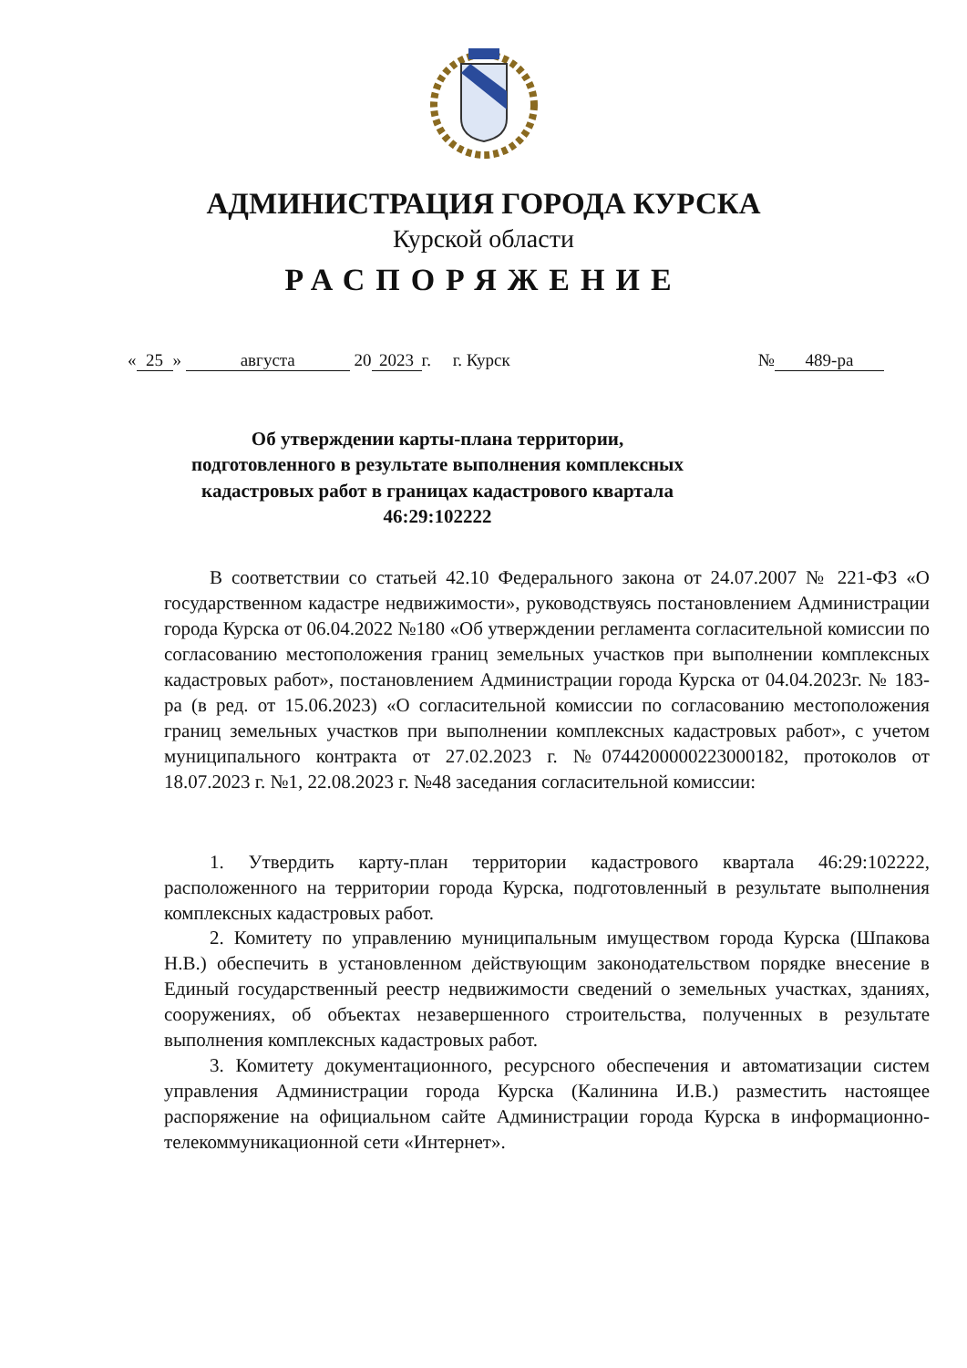АДМИНИСТРАЦИЯ ГОРОДА КУРСКА
Курской области
РАСПОРЯЖЕНИЕ
« 25 » августа 20 2023 г. г. Курск № 489-ра
Об утверждении карты-плана территории, подготовленного в результате выполнения комплексных кадастровых работ в границах кадастрового квартала 46:29:102222
В соответствии со статьей 42.10 Федерального закона от 24.07.2007 № 221-ФЗ «О государственном кадастре недвижимости», руководствуясь постановлением Администрации города Курска от 06.04.2022 №180 «Об утверждении регламента согласительной комиссии по согласованию местоположения границ земельных участков при выполнении комплексных кадастровых работ», постановлением Администрации города Курска от 04.04.2023г. № 183-ра (в ред. от 15.06.2023) «О согласительной комиссии по согласованию местоположения границ земельных участков при выполнении комплексных кадастровых работ», с учетом муниципального контракта от 27.02.2023 г. №0744200000223000182, протоколов от 18.07.2023 г. №1, 22.08.2023 г. №48 заседания согласительной комиссии:
1. Утвердить карту-план территории кадастрового квартала 46:29:102222, расположенного на территории города Курска, подготовленный в результате выполнения комплексных кадастровых работ.
2. Комитету по управлению муниципальным имуществом города Курска (Шпакова Н.В.) обеспечить в установленном действующим законодательством порядке внесение в Единый государственный реестр недвижимости сведений о земельных участках, зданиях, сооружениях, об объектах незавершенного строительства, полученных в результате выполнения комплексных кадастровых работ.
3. Комитету документационного, ресурсного обеспечения и автоматизации систем управления Администрации города Курска (Калинина И.В.) разместить настоящее распоряжение на официальном сайте Администрации города Курска в информационно-телекоммуникационной сети «Интернет».